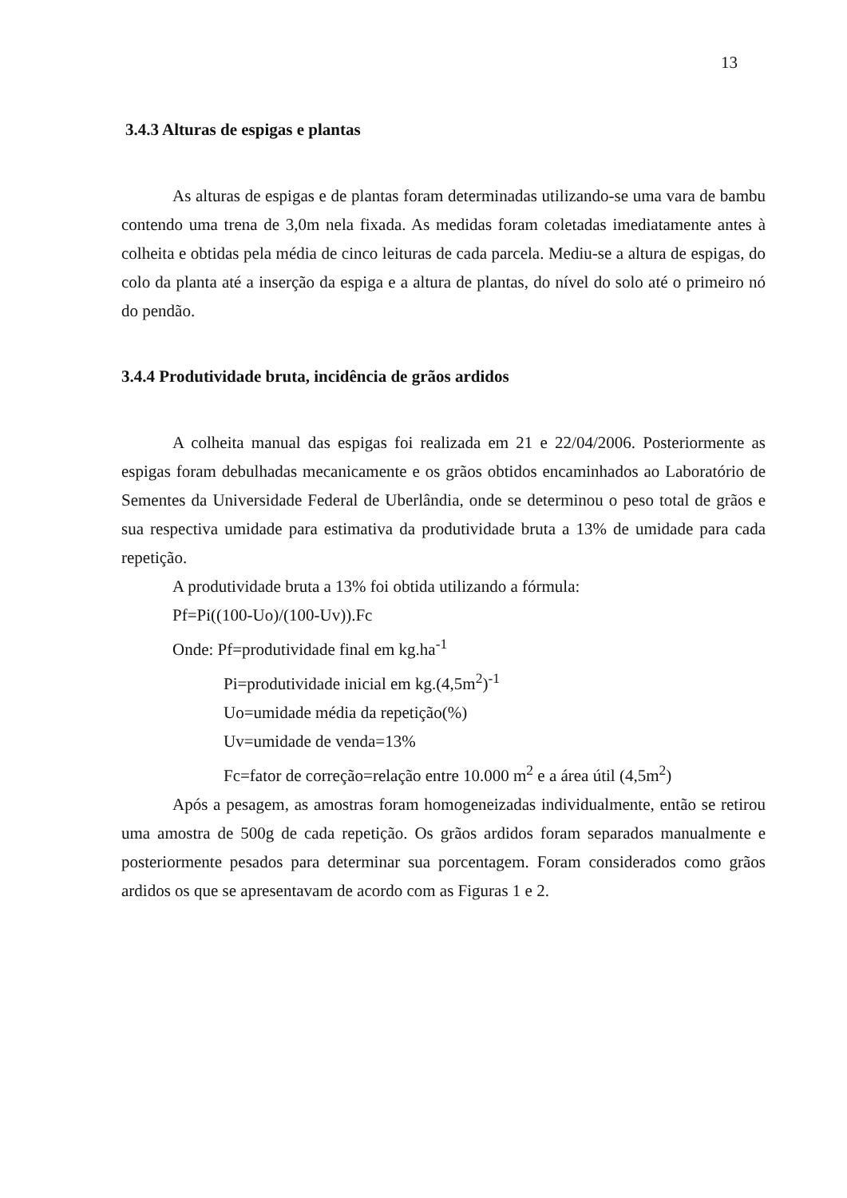13
3.4.3 Alturas de espigas e plantas
As alturas de espigas e de plantas foram determinadas utilizando-se uma vara de bambu contendo uma trena de 3,0m nela fixada. As medidas foram coletadas imediatamente antes à colheita e obtidas pela média de cinco leituras de cada parcela. Mediu-se a altura de espigas, do colo da planta até a inserção da espiga e a altura de plantas, do nível do solo até o primeiro nó do pendão.
3.4.4 Produtividade bruta, incidência de grãos ardidos
A colheita manual das espigas foi realizada em 21 e 22/04/2006. Posteriormente as espigas foram debulhadas mecanicamente e os grãos obtidos encaminhados ao Laboratório de Sementes da Universidade Federal de Uberlândia, onde se determinou o peso total de grãos e sua respectiva umidade para estimativa da produtividade bruta a 13% de umidade para cada repetição.
A produtividade bruta a 13% foi obtida utilizando a fórmula:
Pf=Pi((100-Uo)/(100-Uv)).Fc
Onde: Pf=produtividade final em kg.ha<sup>-1</sup>
Pi=produtividade inicial em kg.(4,5m<sup>2</sup>)<sup>-1</sup>
Uo=umidade média da repetição(%)
Uv=umidade de venda=13%
Fc=fator de correção=relação entre 10.000 m<sup>2</sup> e a área útil (4,5m<sup>2</sup>)
Após a pesagem, as amostras foram homogeneizadas individualmente, então se retirou uma amostra de 500g de cada repetição. Os grãos ardidos foram separados manualmente e posteriormente pesados para determinar sua porcentagem. Foram considerados como grãos ardidos os que se apresentavam de acordo com as Figuras 1 e 2.